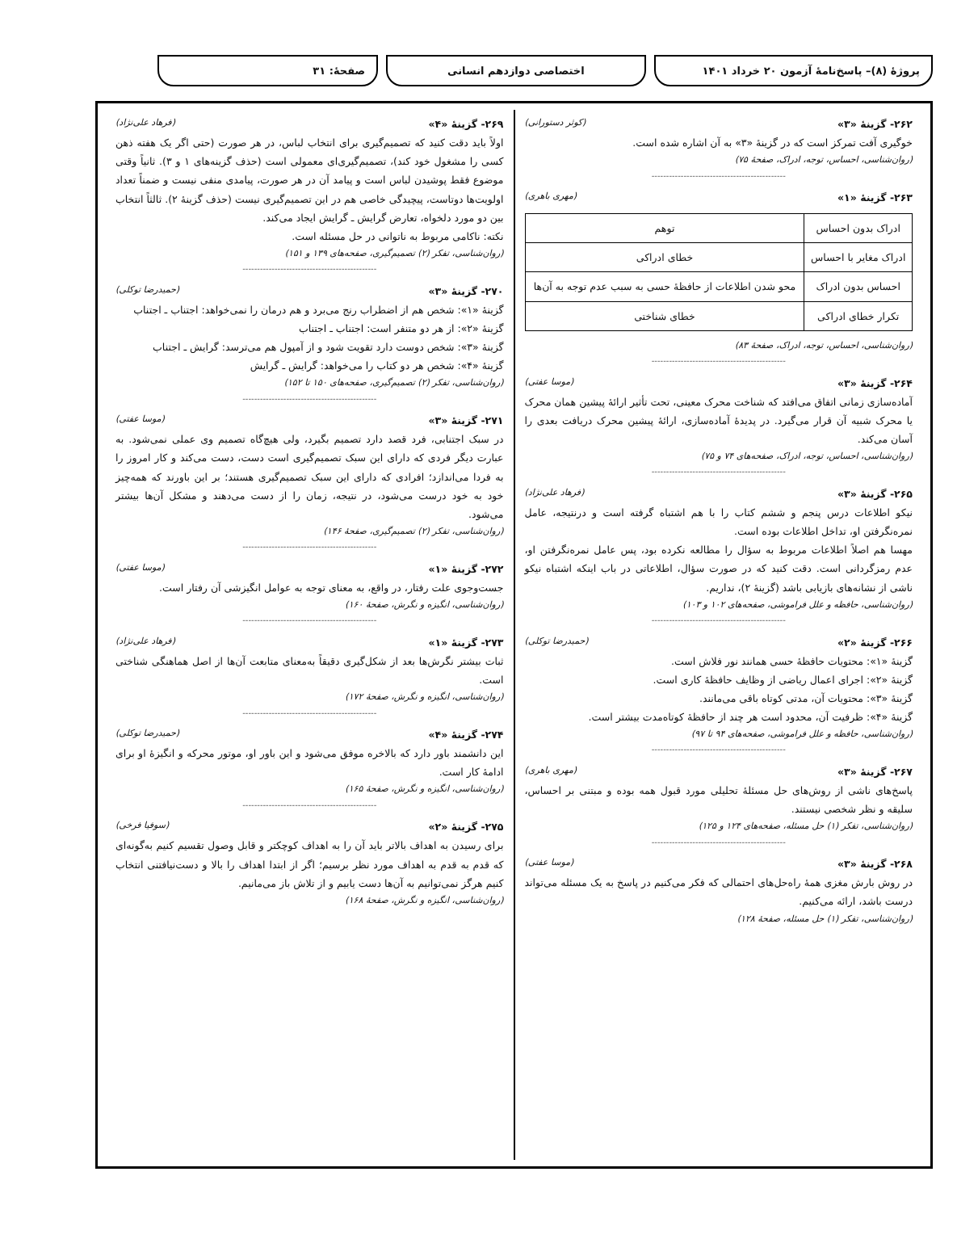پروژهٔ (۸)– پاسخ‌نامهٔ آزمون ۲۰ خرداد ۱۴۰۱
اختصاصی دوازدهم انسانی صفحهٔ: ۳۱
۲۶۲- گزینهٔ «۳» (کوثر دستورانی)
خوگیری آفت تمرکز است که در گزینهٔ «۳» به آن اشاره شده است.
(روان‌شناسی، احساس، توجه، ادراک، صفحهٔ ۷۵)
----------------------------------------------
۲۶۳- گزینهٔ «۱» (مهری باهری)
| ادراک بدون احساس | توهم |
| ادراک مغایر با احساس | خطای ادراکی |
| احساس بدون ادراک | محو شدن اطلاعات از حافظهٔ حسی به سبب عدم توجه به آن‌ها |
| تکرار خطای ادراکی | خطای شناختی |
(روان‌شناسی، احساس، توجه، ادراک، صفحهٔ ۸۳)
----------------------------------------------
۲۶۴- گزینهٔ «۳» (موسا عفتی)
آماده‌سازی زمانی اتفاق می‌افتد که شناخت محرک معینی، تحت تأثیر ارائهٔ پیشین همان محرک یا محرک شبیه آن قرار می‌گیرد. در پدیدهٔ آماده‌سازی، ارائهٔ پیشین محرک دریافت بعدی را آسان می‌کند.
(روان‌شناسی، احساس، توجه، ادراک، صفحه‌های ۷۴ و ۷۵)
----------------------------------------------
۲۶۵- گزینهٔ «۳» (فرهاد علی‌نژاد)
نیکو اطلاعات درس پنجم و ششم کتاب را با هم اشتباه گرفته است و درنتیجه، عامل نمره‌نگرفتن او، تداخل اطلاعات بوده است.
مهسا هم اصلاً اطلاعات مربوط به سؤال را مطالعه نکرده بود، پس عامل نمره‌نگرفتن او، عدم رمزگردانی است. دقت کنید که در صورت سؤال، اطلاعاتی در باب اینکه اشتباه نیکو ناشی از نشانه‌های بازیابی باشد (گزینهٔ ۲)، نداریم.
(روان‌شناسی، حافظه و علل فراموشی، صفحه‌های ۱۰۲ و ۱۰۳)
----------------------------------------------
۲۶۶- گزینهٔ «۲» (حمیدرضا توکلی)
گزینهٔ «۱»: محتویات حافظهٔ حسی همانند نور فلاش است.
گزینهٔ «۲»: اجرای اعمال ریاضی از وظایف حافظهٔ کاری است.
گزینهٔ «۳»: محتویات آن، مدتی کوتاه باقی می‌مانند.
گزینهٔ «۴»: ظرفیت آن، محدود است هر چند از حافظهٔ کوتاه‌مدت بیشتر است.
(روان‌شناسی، حافظه و علل فراموشی، صفحه‌های ۹۴ تا ۹۷)
----------------------------------------------
۲۶۷- گزینهٔ «۳» (مهری باهری)
پاسخ‌های ناشی از روش‌های حل مسئلهٔ تحلیلی مورد قبول همه بوده و مبتنی بر احساس، سلیقه و نظر شخصی نیستند.
(روان‌شناسی، تفکر (۱) حل مسئله، صفحه‌های ۱۲۴ و ۱۲۵)
----------------------------------------------
۲۶۸- گزینهٔ «۳» (موسا عفتی)
در روش بارش مغزی همهٔ راه‌حل‌های احتمالی که فکر می‌کنیم در پاسخ به یک مسئله می‌تواند درست باشد، ارائه می‌کنیم.
(روان‌شناسی، تفکر (۱) حل مسئله، صفحهٔ ۱۲۸)
۲۶۹- گزینهٔ «۴» (فرهاد علی‌نژاد)
اولاً باید دقت کنید که تصمیم‌گیری برای انتخاب لباس، در هر صورت (حتی اگر یک هفته ذهن کسی را مشغول خود کند)، تصمیم‌گیری‌ای معمولی است (حذف گزینه‌های ۱ و ۳). ثانیاً وقتی موضوع فقط پوشیدن لباس است و پیامد آن در هر صورت، پیامدی منفی نیست و ضمناً تعداد اولویت‌ها دوتاست، پیچیدگی خاصی هم در این تصمیم‌گیری نیست (حذف گزینهٔ ۲). ثالثاً انتخاب بین دو مورد دلخواه، تعارض گرایش ـ گرایش ایجاد می‌کند.
نکته: ناکامی مربوط به ناتوانی در حل مسئله است.
(روان‌شناسی، تفکر (۲) تصمیم‌گیری، صفحه‌های ۱۳۹ و ۱۵۱)
----------------------------------------------
۲۷۰- گزینهٔ «۳» (حمیدرضا توکلی)
گزینهٔ «۱»: شخص هم از اضطراب رنج می‌برد و هم درمان را نمی‌خواهد: اجتناب ـ اجتناب
گزینهٔ «۲»: از هر دو متنفر است: اجتناب ـ اجتناب
گزینهٔ «۳»: شخص دوست دارد تقویت شود و از آمپول هم می‌ترسد: گرایش ـ اجتناب
گزینهٔ «۴»: شخص هر دو کتاب را می‌خواهد: گرایش ـ گرایش
(روان‌شناسی، تفکر (۲) تصمیم‌گیری، صفحه‌های ۱۵۰ تا ۱۵۲)
----------------------------------------------
۲۷۱- گزینهٔ «۳» (موسا عفتی)
در سبک اجتنابی، فرد قصد دارد تصمیم بگیرد، ولی هیچ‌گاه تصمیم وی عملی نمی‌شود. به عبارت دیگر فردی که دارای این سبک تصمیم‌گیری است دست، دست می‌کند و کار امروز را به فردا می‌اندازد؛ افرادی که دارای این سبک تصمیم‌گیری هستند؛ بر این باورند که همه‌چیز خود به خود درست می‌شود، در نتیجه، زمان را از دست می‌دهند و مشکل آن‌ها بیشتر می‌شود.
(روان‌شناسی، تفکر (۲) تصمیم‌گیری، صفحهٔ ۱۴۶)
----------------------------------------------
۲۷۲- گزینهٔ «۱» (موسا عفتی)
جست‌وجوی علت رفتار، در واقع، به معنای توجه به عوامل انگیزشی آن رفتار است.
(روان‌شناسی، انگیزه و نگرش، صفحهٔ ۱۶۰)
----------------------------------------------
۲۷۳- گزینهٔ «۱» (فرهاد علی‌نژاد)
ثبات بیشتر نگرش‌ها بعد از شکل‌گیری دقیقاً به‌معنای متابعت آن‌ها از اصل هماهنگی شناختی است.
(روان‌شناسی، انگیزه و نگرش، صفحهٔ ۱۷۲)
----------------------------------------------
۲۷۴- گزینهٔ «۴» (حمیدرضا توکلی)
این دانشمند باور دارد که بالاخره موفق می‌شود و این باور او، موتور محرکه و انگیزهٔ او برای ادامهٔ کار است.
(روان‌شناسی، انگیزه و نگرش، صفحهٔ ۱۶۵)
----------------------------------------------
۲۷۵- گزینهٔ «۲» (سوفیا فرخی)
برای رسیدن به اهداف بالاتر باید آن را به اهداف کوچکتر و قابل وصول تقسیم کنیم به‌گونه‌ای که قدم به قدم به اهداف مورد نظر برسیم؛ اگر از ابتدا اهداف را بالا و دست‌نیافتنی انتخاب کنیم هرگز نمی‌توانیم به آن‌ها دست یابیم و از تلاش باز می‌مانیم.
(روان‌شناسی، انگیزه و نگرش، صفحهٔ ۱۶۸)